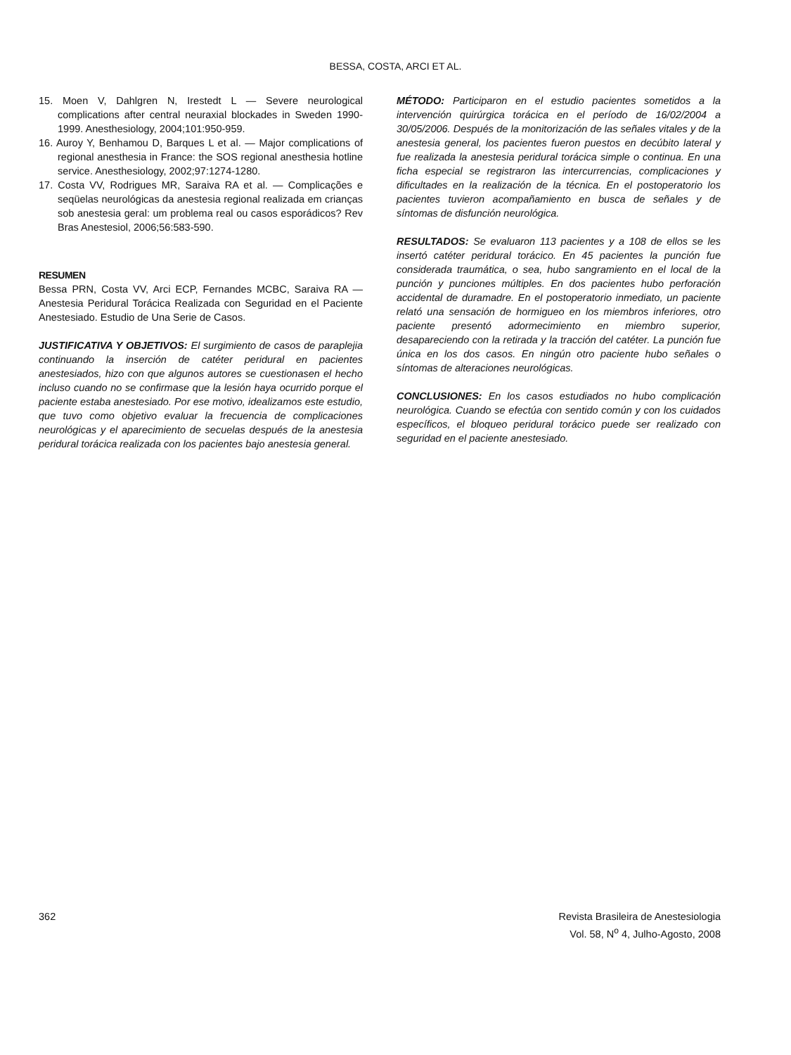BESSA, COSTA, ARCI ET AL.
15. Moen V, Dahlgren N, Irestedt L — Severe neurological complications after central neuraxial blockades in Sweden 1990-1999. Anesthesiology, 2004;101:950-959.
16. Auroy Y, Benhamou D, Barques L et al. — Major complications of regional anesthesia in France: the SOS regional anesthesia hotline service. Anesthesiology, 2002;97:1274-1280.
17. Costa VV, Rodrigues MR, Saraiva RA et al. — Complicações e seqüelas neurológicas da anestesia regional realizada em crianças sob anestesia geral: um problema real ou casos esporádicos? Rev Bras Anestesiol, 2006;56:583-590.
RESUMEN
Bessa PRN, Costa VV, Arci ECP, Fernandes MCBC, Saraiva RA — Anestesia Peridural Torácica Realizada con Seguridad en el Paciente Anestesiado. Estudio de Una Serie de Casos.
JUSTIFICATIVA Y OBJETIVOS: El surgimiento de casos de paraplejia continuando la inserción de catéter peridural en pacientes anestesiados, hizo con que algunos autores se cuestionasen el hecho incluso cuando no se confirmase que la lesión haya ocurrido porque el paciente estaba anestesiado. Por ese motivo, idealizamos este estudio, que tuvo como objetivo evaluar la frecuencia de complicaciones neurológicas y el aparecimiento de secuelas después de la anestesia peridural torácica realizada con los pacientes bajo anestesia general.
MÉTODO: Participaron en el estudio pacientes sometidos a la intervención quirúrgica torácica en el período de 16/02/2004 a 30/05/2006. Después de la monitorización de las señales vitales y de la anestesia general, los pacientes fueron puestos en decúbito lateral y fue realizada la anestesia peridural torácica simple o continua. En una ficha especial se registraron las intercurrencias, complicaciones y dificultades en la realización de la técnica. En el postoperatorio los pacientes tuvieron acompañamiento en busca de señales y de síntomas de disfunción neurológica.
RESULTADOS: Se evaluaron 113 pacientes y a 108 de ellos se les insertó catéter peridural torácico. En 45 pacientes la punción fue considerada traumática, o sea, hubo sangramiento en el local de la punción y punciones múltiples. En dos pacientes hubo perforación accidental de duramadre. En el postoperatorio inmediato, un paciente relató una sensación de hormigueo en los miembros inferiores, otro paciente presentó adormecimiento en miembro superior, desapareciendo con la retirada y la tracción del catéter. La punción fue única en los dos casos. En ningún otro paciente hubo señales o síntomas de alteraciones neurológicas.
CONCLUSIONES: En los casos estudiados no hubo complicación neurológica. Cuando se efectúa con sentido común y con los cuidados específicos, el bloqueo peridural torácico puede ser realizado con seguridad en el paciente anestesiado.
362 Revista Brasileira de Anestesiologia
Vol. 58, N<sup>o</sup> 4, Julho-Agosto, 2008